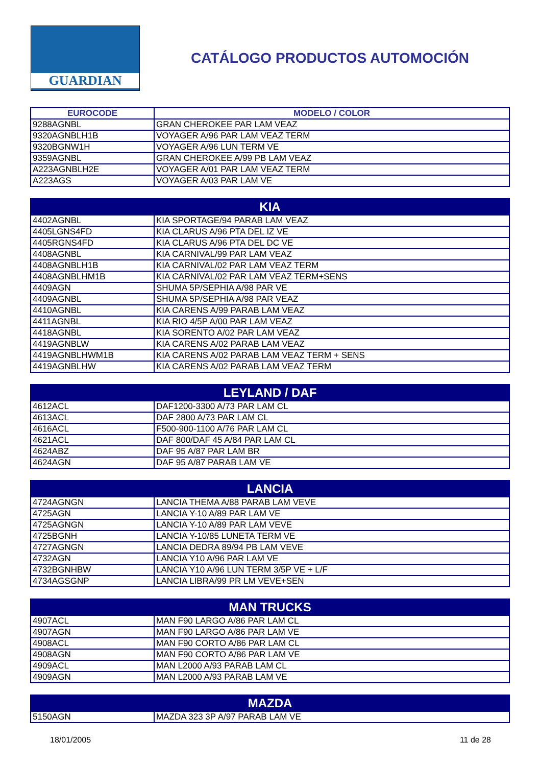GUARDIAN
CATÁLOGO PRODUCTOS AUTOMOCIÓN
| EUROCODE | MODELO / COLOR |
| --- | --- |
| 9288AGNBL | GRAN CHEROKEE PAR LAM VEAZ |
| 9320AGNBLH1B | VOYAGER A/96 PAR LAM VEAZ TERM |
| 9320BGNW1H | VOYAGER A/96 LUN TERM VE |
| 9359AGNBL | GRAN CHEROKEE A/99 PB LAM VEAZ |
| A223AGNBLH2E | VOYAGER A/01 PAR LAM VEAZ TERM |
| A223AGS | VOYAGER A/03 PAR LAM VE |
| KIA | |
| --- | --- |
| 4402AGNBL | KIA SPORTAGE/94 PARAB LAM VEAZ |
| 4405LGNS4FD | KIA CLARUS A/96 PTA DEL IZ VE |
| 4405RGNS4FD | KIA CLARUS A/96 PTA DEL DC VE |
| 4408AGNBL | KIA CARNIVAL/99 PAR LAM VEAZ |
| 4408AGNBLH1B | KIA CARNIVAL/02 PAR LAM VEAZ TERM |
| 4408AGNBLHM1B | KIA CARNIVAL/02 PAR LAM VEAZ TERM+SENS |
| 4409AGN | SHUMA 5P/SEPHIA A/98 PAR VE |
| 4409AGNBL | SHUMA 5P/SEPHIA A/98 PAR VEAZ |
| 4410AGNBL | KIA CARENS A/99 PARAB LAM VEAZ |
| 4411AGNBL | KIA RIO 4/5P A/00 PAR LAM VEAZ |
| 4418AGNBL | KIA SORENTO A/02 PAR LAM VEAZ |
| 4419AGNBLW | KIA CARENS A/02 PARAB LAM VEAZ |
| 4419AGNBLHWM1B | KIA CARENS A/02 PARAB LAM VEAZ TERM + SENS |
| 4419AGNBLHW | KIA CARENS A/02 PARAB LAM VEAZ TERM |
| LEYLAND / DAF | |
| --- | --- |
| 4612ACL | DAF1200-3300 A/73 PAR LAM CL |
| 4613ACL | DAF 2800 A/73 PAR LAM CL |
| 4616ACL | F500-900-1100 A/76 PAR LAM CL |
| 4621ACL | DAF 800/DAF 45 A/84 PAR LAM CL |
| 4624ABZ | DAF 95 A/87 PAR LAM BR |
| 4624AGN | DAF 95 A/87 PARAB LAM VE |
| LANCIA | |
| --- | --- |
| 4724AGNGN | LANCIA THEMA A/88 PARAB LAM VEVE |
| 4725AGN | LANCIA Y-10 A/89 PAR LAM VE |
| 4725AGNGN | LANCIA Y-10 A/89 PAR LAM VEVE |
| 4725BGNH | LANCIA Y-10/85 LUNETA TERM VE |
| 4727AGNGN | LANCIA DEDRA 89/94 PB LAM VEVE |
| 4732AGN | LANCIA Y10 A/96 PAR LAM VE |
| 4732BGNHBW | LANCIA Y10 A/96 LUN TERM 3/5P VE + L/F |
| 4734AGSGNP | LANCIA LIBRA/99 PR LM VEVE+SEN |
| MAN TRUCKS | |
| --- | --- |
| 4907ACL | MAN F90 LARGO A/86 PAR LAM CL |
| 4907AGN | MAN F90 LARGO A/86 PAR LAM VE |
| 4908ACL | MAN F90 CORTO A/86 PAR LAM CL |
| 4908AGN | MAN F90 CORTO A/86 PAR LAM VE |
| 4909ACL | MAN L2000 A/93 PARAB LAM CL |
| 4909AGN | MAN L2000 A/93 PARAB LAM VE |
| MAZDA | |
| --- | --- |
| 5150AGN | MAZDA 323 3P A/97 PARAB LAM VE |
18/01/2005 11 de 28